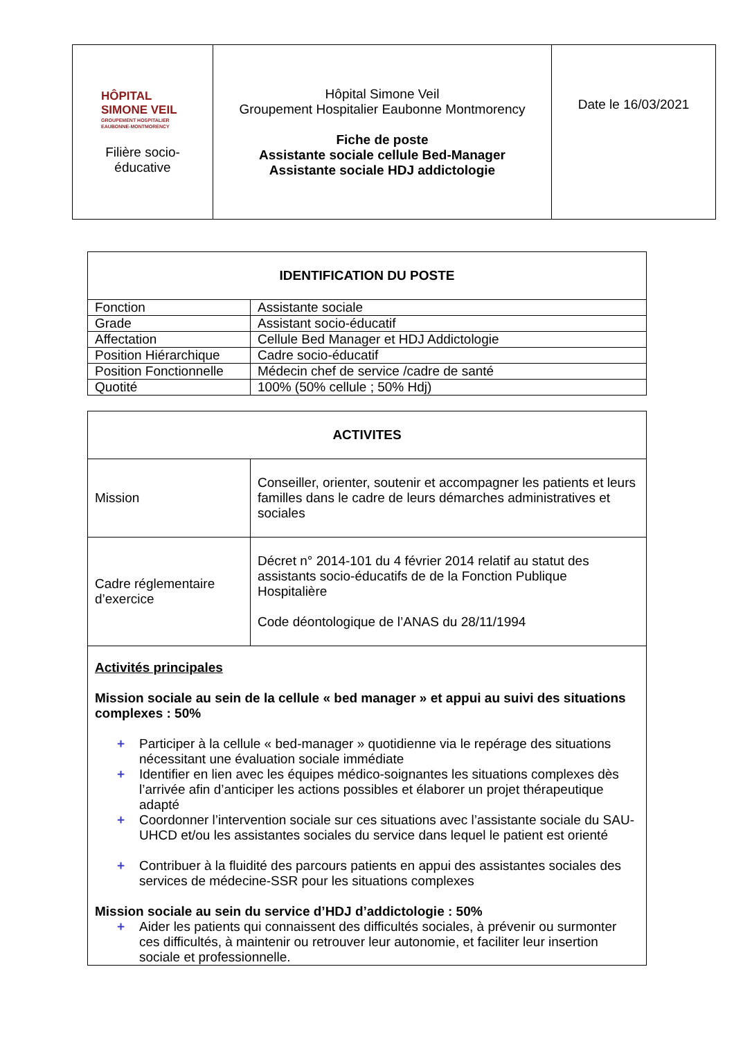| HÔPITAL SIMONE VEIL GROUPEMENT HOSPITALIER EAUBONNE-MONTMORENCY Filière socio- éducative | Hôpital Simone Veil Groupement Hospitalier Eaubonne Montmorency Fiche de poste Assistante sociale cellule Bed-Manager Assistante sociale HDJ addictologie | Date le 16/03/2021 |
| IDENTIFICATION DU POSTE | |
| --- | --- |
| Fonction | Assistante sociale |
| Grade | Assistant socio-éducatif |
| Affectation | Cellule Bed Manager et HDJ Addictologie |
| Position Hiérarchique | Cadre socio-éducatif |
| Position Fonctionnelle | Médecin chef de service /cadre de santé |
| Quotité | 100% (50% cellule ; 50% Hdj) |
| ACTIVITES | |
| --- | --- |
| Mission | Conseiller, orienter, soutenir et accompagner les patients et leurs familles dans le cadre de leurs démarches administratives et sociales |
| Cadre réglementaire d’exercice | Décret n° 2014-101 du 4 février 2014 relatif au statut des assistants socio-éducatifs de de la Fonction Publique Hospitalière Code déontologique de l’ANAS du 28/11/1994 |
| Activités principales Mission sociale au sein de la cellule « bed manager » et appui au suivi des situations complexes : 50% + Participer à la cellule « bed-manager » quotidienne via le repérage des situations nécessitant une évaluation sociale immédiate + Identifier en lien avec les équipes médico-soignantes les situations complexes dès l’arrivée afin d’anticiper les actions possibles et élaborer un projet thérapeutique adapté + Coordonner l’intervention sociale sur ces situations avec l’assistante sociale du SAU-UHCD et/ou les assistantes sociales du service dans lequel le patient est orienté + Contribuer à la fluidité des parcours patients en appui des assistantes sociales des services de médecine-SSR pour les situations complexes Mission sociale au sein du service d’HDJ d’addictologie : 50% + Aider les patients qui connaissent des difficultés sociales, à prévenir ou surmonter ces difficultés, à maintenir ou retrouver leur autonomie, et faciliter leur insertion sociale et professionnelle. | |